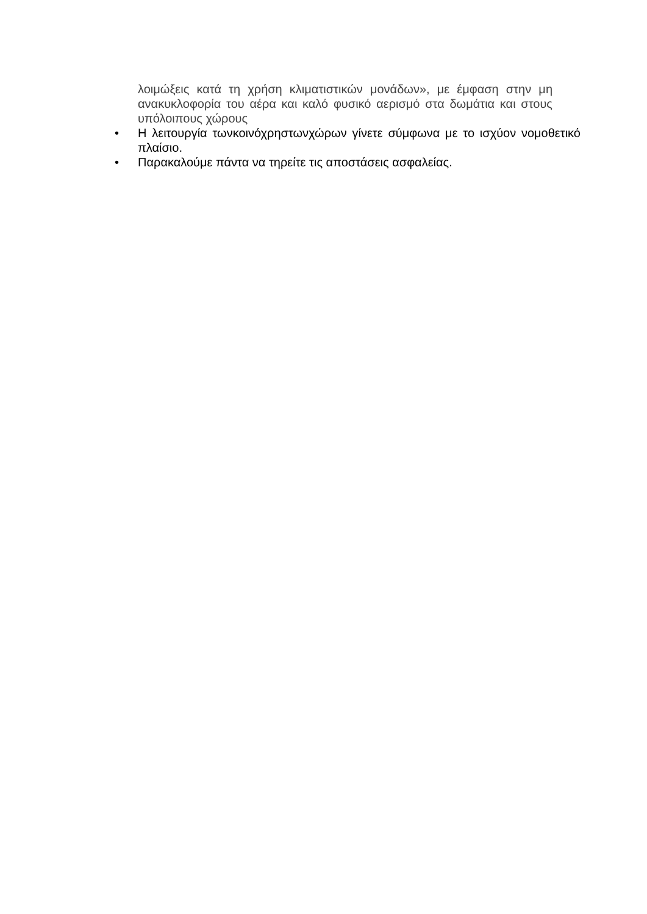λοιμώξεις κατά τη χρήση κλιματιστικών μονάδων», με έμφαση στην μη ανακυκλοφορία του αέρα και καλό φυσικό αερισμό στα δωμάτια και στους υπόλοιπους χώρους
• Η λειτουργία τωνκοινόχρηστωνχώρων γίνετε σύμφωνα με το ισχύον νομοθετικό πλαίσιο.
• Παρακαλούμε πάντα να τηρείτε τις αποστάσεις ασφαλείας.